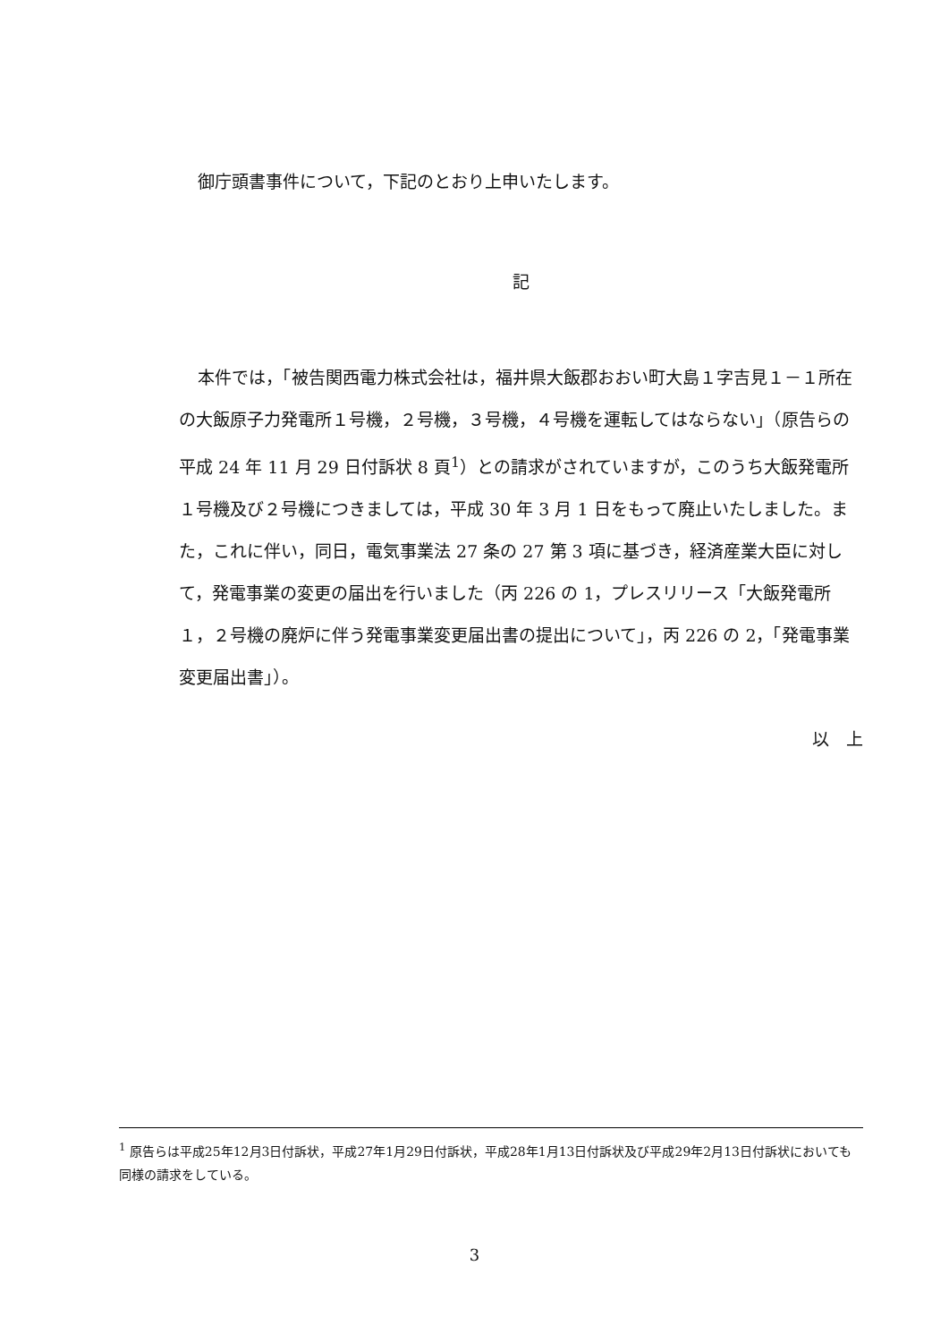御庁頭書事件について，下記のとおり上申いたします。
記
本件では，「被告関西電力株式会社は，福井県大飯郡おおい町大島１字吉見１－１所在の大飯原子力発電所１号機，２号機，３号機，４号機を運転してはならない」（原告らの平成 24 年 11 月 29 日付訴状 8 頁<sup>1</sup>）との請求がされていますが，このうち大飯発電所１号機及び２号機につきましては，平成 30 年 3 月 1 日をもって廃止いたしました。また，これに伴い，同日，電気事業法 27 条の 27 第 3 項に基づき，経済産業大臣に対して，発電事業の変更の届出を行いました（丙 226 の 1，プレスリリース「大飯発電所１，２号機の廃炉に伴う発電事業変更届出書の提出について」，丙 226 の 2，「発電事業変更届出書」）。
以　上
<sup>1</sup> 原告らは平成25年12月3日付訴状，平成27年1月29日付訴状，平成28年1月13日付訴状及び平成29年2月13日付訴状においても同様の請求をしている。
3